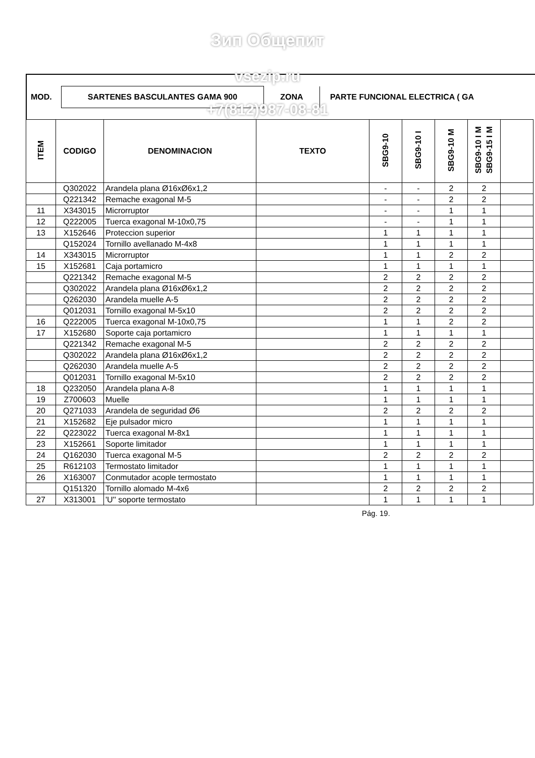Зип Общепит
MOD. SARTENES BASCULANTES GAMA 900 ZONA PARTE FUNCIONAL ELECTRICA ( GA
vsezip.ru
+7(812)987-08-81
| ITEM | CODIGO | DENOMINACION | TEXTO | SBG9-10 | SBG9-10 I | SBG9-10 M | SBG9-10 I M SBG9-15 I M | |
| --- | --- | --- | --- | --- | --- | --- | --- | --- |
| | Q302022 | Arandela plana Ø16xØ6x1,2 | | - | - | 2 | 2 | |
| | Q221342 | Remache exagonal M-5 | | - | - | 2 | 2 | |
| 11 | X343015 | Microrruptor | | - | - | 1 | 1 | |
| 12 | Q222005 | Tuerca exagonal M-10x0,75 | | - | - | 1 | 1 | |
| 13 | X152646 | Proteccion superior | | 1 | 1 | 1 | 1 | |
| | Q152024 | Tornillo avellanado M-4x8 | | 1 | 1 | 1 | 1 | |
| 14 | X343015 | Microrruptor | | 1 | 1 | 2 | 2 | |
| 15 | X152681 | Caja portamicro | | 1 | 1 | 1 | 1 | |
| | Q221342 | Remache exagonal M-5 | | 2 | 2 | 2 | 2 | |
| | Q302022 | Arandela plana Ø16xØ6x1,2 | | 2 | 2 | 2 | 2 | |
| | Q262030 | Arandela muelle A-5 | | 2 | 2 | 2 | 2 | |
| | Q012031 | Tornillo exagonal M-5x10 | | 2 | 2 | 2 | 2 | |
| 16 | Q222005 | Tuerca exagonal M-10x0,75 | | 1 | 1 | 2 | 2 | |
| 17 | X152680 | Soporte caja portamicro | | 1 | 1 | 1 | 1 | |
| | Q221342 | Remache exagonal M-5 | | 2 | 2 | 2 | 2 | |
| | Q302022 | Arandela plana Ø16xØ6x1,2 | | 2 | 2 | 2 | 2 | |
| | Q262030 | Arandela muelle A-5 | | 2 | 2 | 2 | 2 | |
| | Q012031 | Tornillo exagonal M-5x10 | | 2 | 2 | 2 | 2 | |
| 18 | Q232050 | Arandela plana A-8 | | 1 | 1 | 1 | 1 | |
| 19 | Z700603 | Muelle | | 1 | 1 | 1 | 1 | |
| 20 | Q271033 | Arandela de seguridad Ø6 | | 2 | 2 | 2 | 2 | |
| 21 | X152682 | Eje pulsador micro | | 1 | 1 | 1 | 1 | |
| 22 | Q223022 | Tuerca exagonal M-8x1 | | 1 | 1 | 1 | 1 | |
| 23 | X152661 | Soporte limitador | | 1 | 1 | 1 | 1 | |
| 24 | Q162030 | Tuerca exagonal M-5 | | 2 | 2 | 2 | 2 | |
| 25 | R612103 | Termostato limitador | | 1 | 1 | 1 | 1 | |
| 26 | X163007 | Conmutador acople termostato | | 1 | 1 | 1 | 1 | |
| | Q151320 | Tornillo alomado M-4x6 | | 2 | 2 | 2 | 2 | |
| 27 | X313001 | 'U'' soporte termostato | | 1 | 1 | 1 | 1 | |
Pág. 19.